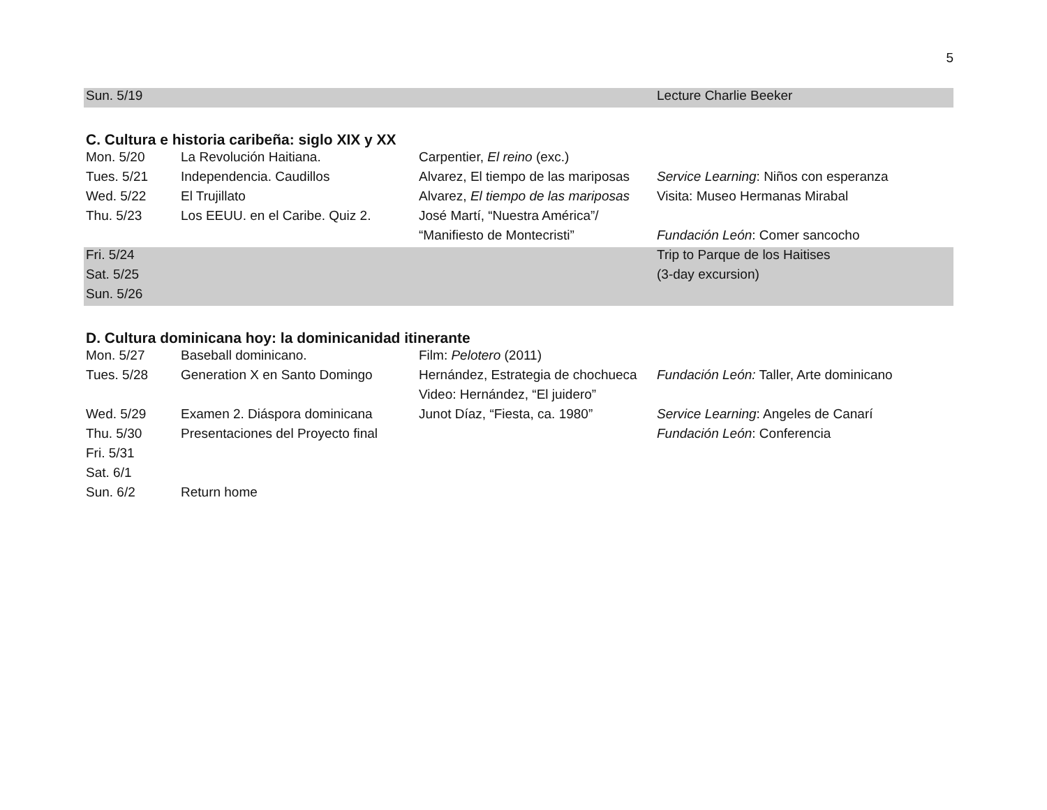5
| Sun. 5/19 | | | Lecture Charlie Beeker |
C. Cultura e historia caribeña: siglo XIX y XX
| Mon. 5/20 | La Revolución Haitiana. | Carpentier, El reino (exc.) | |
| Tues. 5/21 | Independencia. Caudillos | Alvarez, El tiempo de las mariposas | Service Learning : Niños con esperanza |
| Wed. 5/22 | El Trujillato | Alvarez, El tiempo de las mariposas | Visita: Museo Hermanas Mirabal |
| Thu. 5/23 | Los EEUU. en el Caribe. Quiz 2. | José Martí, “Nuestra América”/ | |
| | | “Manifiesto de Montecristi” | Fundación León : Comer sancocho |
| Fri. 5/24 | | | Trip to Parque de los Haitises |
| Sat. 5/25 | | | (3-day excursion) |
| Sun. 5/26 | | | |
D. Cultura dominicana hoy: la dominicanidad itinerante
| Mon. 5/27 | Baseball dominicano. | Film: Pelotero (2011) | |
| Tues. 5/28 | Generation X en Santo Domingo | Hernández, Estrategia de chochueca | Fundación León: Taller, Arte dominicano |
| | | Video: Hernández, “El juidero” | |
| Wed. 5/29 | Examen 2. Diáspora dominicana | Junot Díaz, “Fiesta, ca. 1980” | Service Learning : Angeles de Canarí |
| Thu. 5/30 | Presentaciones del Proyecto final | | Fundación León : Conferencia |
| Fri. 5/31 | | | |
| Sat. 6/1 | | | |
| Sun. 6/2 | Return home | | |